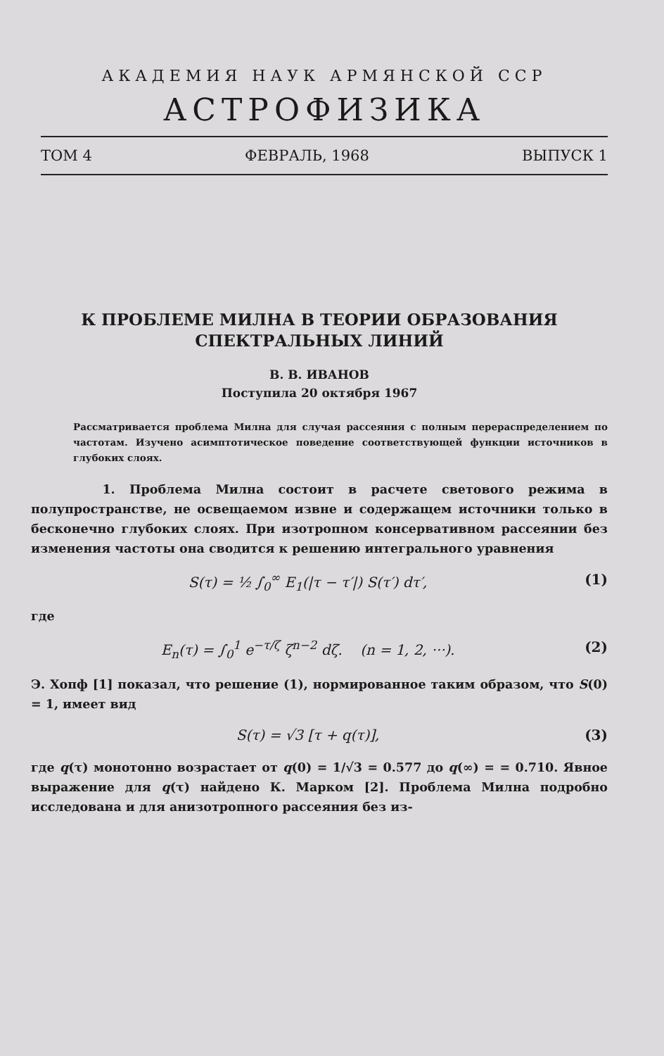АКАДЕМИЯ НАУК АРМЯНСКОЙ ССР
АСТРОФИЗИКА
ТОМ 4 ФЕВРАЛЬ, 1968 ВЫПУСК 1
К ПРОБЛЕМЕ МИЛНА В ТЕОРИИ ОБРАЗОВАНИЯ
СПЕКТРАЛЬНЫХ ЛИНИЙ
В. В. ИВАНОВ
Поступила 20 октября 1967
Рассматривается проблема Милна для случая рассеяния с полным перераспределением по частотам. Изучено асимптотическое поведение соответствующей функции источников в глубоких слоях.
1. Проблема Милна состоит в расчете светового режима в полупространстве, не освещаемом извне и содержащем источники только в бесконечно глубоких слоях. При изотропном консервативном рассеянии без изменения частоты она сводится к решению интегрального уравнения
S(τ) = ½ ∫<sub>0</sub><sup>∞</sup> E<sub>1</sub>(|τ − τ′|) S(τ′) dτ′, (1)
где
E<sub>n</sub>(τ) = ∫<sub>0</sub><sup>1</sup> e<sup>−τ/ζ</sup> ζ<sup>n−2</sup> dζ. (n = 1, 2, ···). (2)
Э. Хопф [1] показал, что решение (1), нормированное таким образом, что S(0) = 1, имеет вид
S(τ) = √3 [τ + q(τ)], (3)
где q(τ) монотонно возрастает от q(0) = 1/√3 = 0.577 до q(∞) = = 0.710. Явное выражение для q(τ) найдено К. Марком [2]. Проблема Милна подробно исследована и для анизотропного рассеяния без из-